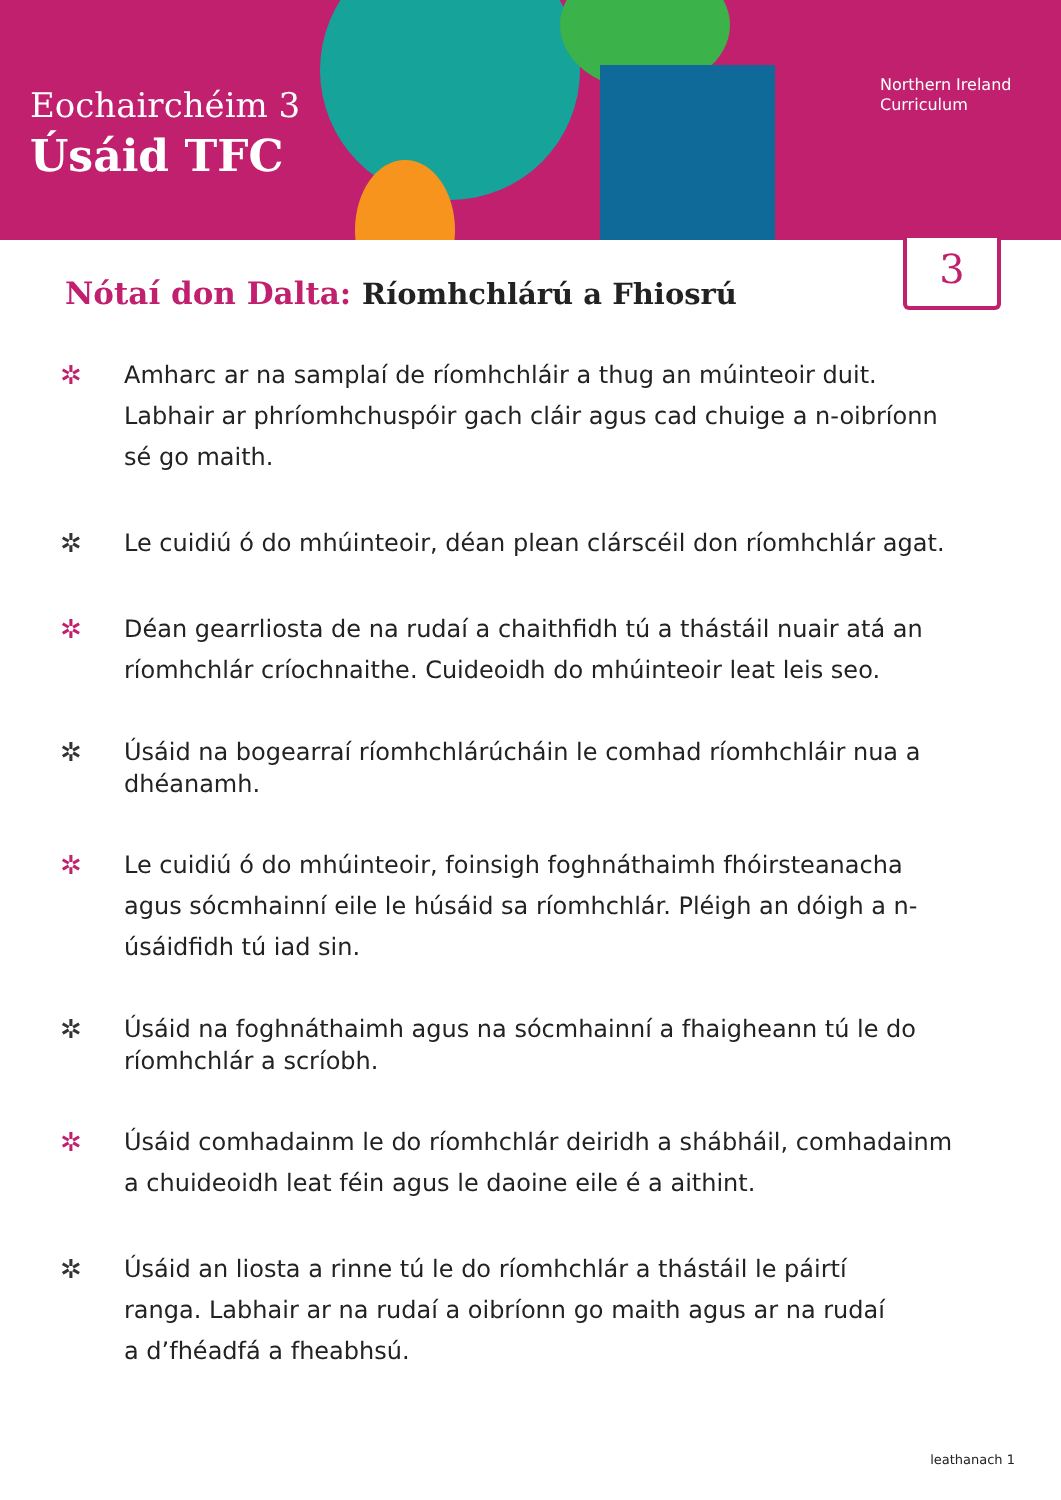Eochairchéim 3
Úsáid TFC
Northern Ireland
Curriculum
3
Nótaí don Dalta: Ríomhchlárú a Fhiosrú
✲ Amharc ar na samplaí de ríomhchláir a thug an múinteoir duit. Labhair ar phríomhchuspóir gach cláir agus cad chuige a n-oibríonn sé go maith.
✲ Le cuidiú ó do mhúinteoir, déan plean clárscéil don ríomhchlár agat.
✲ Déan gearrliosta de na rudaí a chaithfidh tú a thástáil nuair atá an ríomhchlár críochnaithe. Cuideoidh do mhúinteoir leat leis seo.
✲ Úsáid na bogearraí ríomhchlárúcháin le comhad ríomhchláir nua a dhéanamh.
✲ Le cuidiú ó do mhúinteoir, foinsigh foghnáthaimh fhóirsteanacha agus sócmhainní eile le húsáid sa ríomhchlár. Pléigh an dóigh a n-úsáidfidh tú iad sin.
✲ Úsáid na foghnáthaimh agus na sócmhainní a fhaigheann tú le do ríomhchlár a scríobh.
✲ Úsáid comhadainm le do ríomhchlár deiridh a shábháil, comhadainm a chuideoidh leat féin agus le daoine eile é a aithint.
✲ Úsáid an liosta a rinne tú le do ríomhchlár a thástáil le páirtí
ranga. Labhair ar na rudaí a oibríonn go maith agus ar na rudaí
a d’fhéadfá a fheabhsú.
leathanach 1